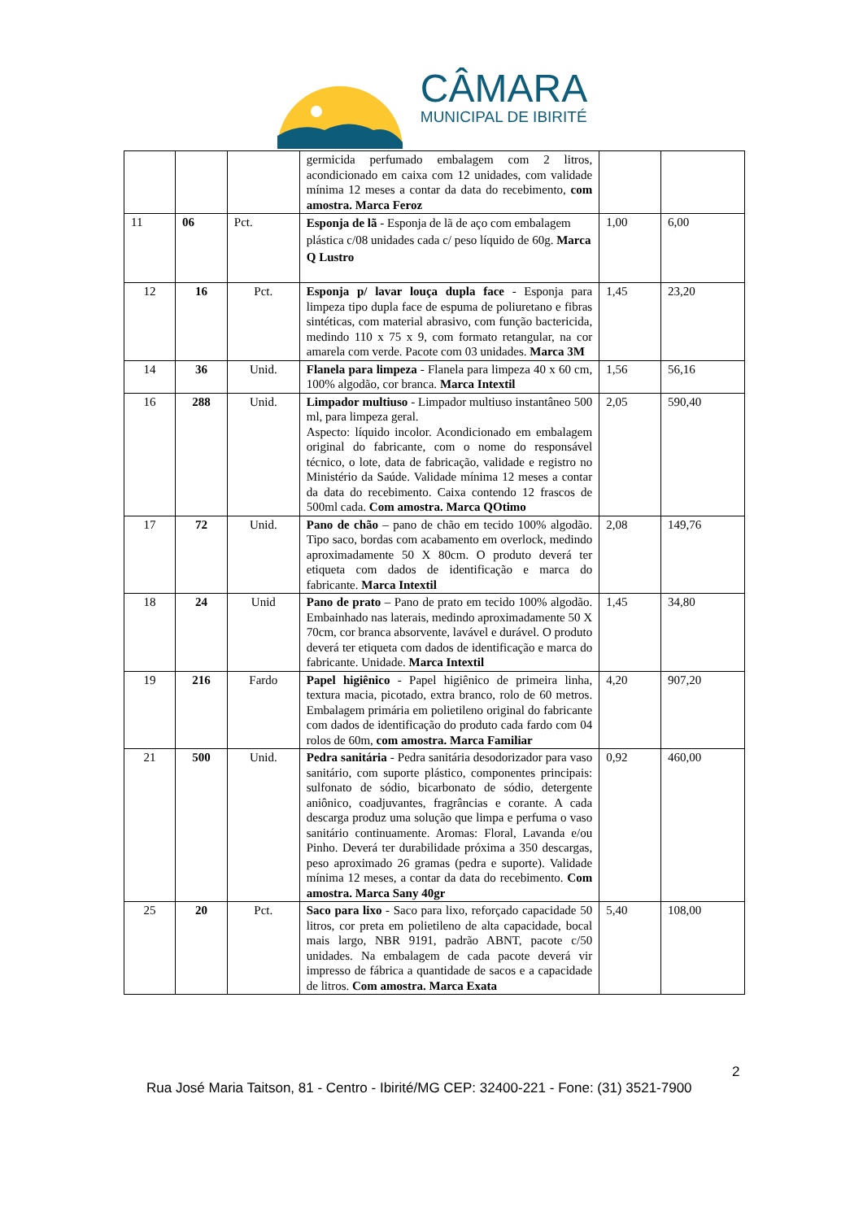CÂMARA
MUNICIPAL DE IBIRITÉ
| | | | germicida perfumado embalagem com 2 litros, acondicionado em caixa com 12 unidades, com validade mínima 12 meses a contar da data do recebimento, com amostra. Marca Feroz | | |
| 11 | 06 | Pct. | Esponja de lã - Esponja de lã de aço com embalagem plástica c/08 unidades cada c/ peso líquido de 60g. Marca Q Lustro | 1,00 | 6,00 |
| 12 | 16 | Pct. | Esponja p/ lavar louça dupla face - Esponja para limpeza tipo dupla face de espuma de poliuretano e fibras sintéticas, com material abrasivo, com função bactericida, medindo 110 x 75 x 9, com formato retangular, na cor amarela com verde. Pacote com 03 unidades. Marca 3M | 1,45 | 23,20 |
| 14 | 36 | Unid. | Flanela para limpeza - Flanela para limpeza 40 x 60 cm, 100% algodão, cor branca. Marca Intextil | 1,56 | 56,16 |
| 16 | 288 | Unid. | Limpador multiuso - Limpador multiuso instantâneo 500 ml, para limpeza geral. Aspecto: líquido incolor. Acondicionado em embalagem original do fabricante, com o nome do responsável técnico, o lote, data de fabricação, validade e registro no Ministério da Saúde. Validade mínima 12 meses a contar da data do recebimento. Caixa contendo 12 frascos de 500ml cada. Com amostra. Marca QOtimo | 2,05 | 590,40 |
| 17 | 72 | Unid. | Pano de chão – pano de chão em tecido 100% algodão. Tipo saco, bordas com acabamento em overlock, medindo aproximadamente 50 X 80cm. O produto deverá ter etiqueta com dados de identificação e marca do fabricante. Marca Intextil | 2,08 | 149,76 |
| 18 | 24 | Unid | Pano de prato – Pano de prato em tecido 100% algodão. Embainhado nas laterais, medindo aproximadamente 50 X 70cm, cor branca absorvente, lavável e durável. O produto deverá ter etiqueta com dados de identificação e marca do fabricante. Unidade. Marca Intextil | 1,45 | 34,80 |
| 19 | 216 | Fardo | Papel higiênico - Papel higiênico de primeira linha, textura macia, picotado, extra branco, rolo de 60 metros. Embalagem primária em polietileno original do fabricante com dados de identificação do produto cada fardo com 04 rolos de 60m, com amostra. Marca Familiar | 4,20 | 907,20 |
| 21 | 500 | Unid. | Pedra sanitária - Pedra sanitária desodorizador para vaso sanitário, com suporte plástico, componentes principais: sulfonato de sódio, bicarbonato de sódio, detergente aniônico, coadjuvantes, fragrâncias e corante. A cada descarga produz uma solução que limpa e perfuma o vaso sanitário continuamente. Aromas: Floral, Lavanda e/ou Pinho. Deverá ter durabilidade próxima a 350 descargas, peso aproximado 26 gramas (pedra e suporte). Validade mínima 12 meses, a contar da data do recebimento. Com amostra. Marca Sany 40gr | 0,92 | 460,00 |
| 25 | 20 | Pct. | Saco para lixo - Saco para lixo, reforçado capacidade 50 litros, cor preta em polietileno de alta capacidade, bocal mais largo, NBR 9191, padrão ABNT, pacote c/50 unidades. Na embalagem de cada pacote deverá vir impresso de fábrica a quantidade de sacos e a capacidade de litros. Com amostra. Marca Exata | 5,40 | 108,00 |
2
Rua José Maria Taitson, 81 - Centro - Ibirité/MG CEP: 32400-221 - Fone: (31) 3521-7900